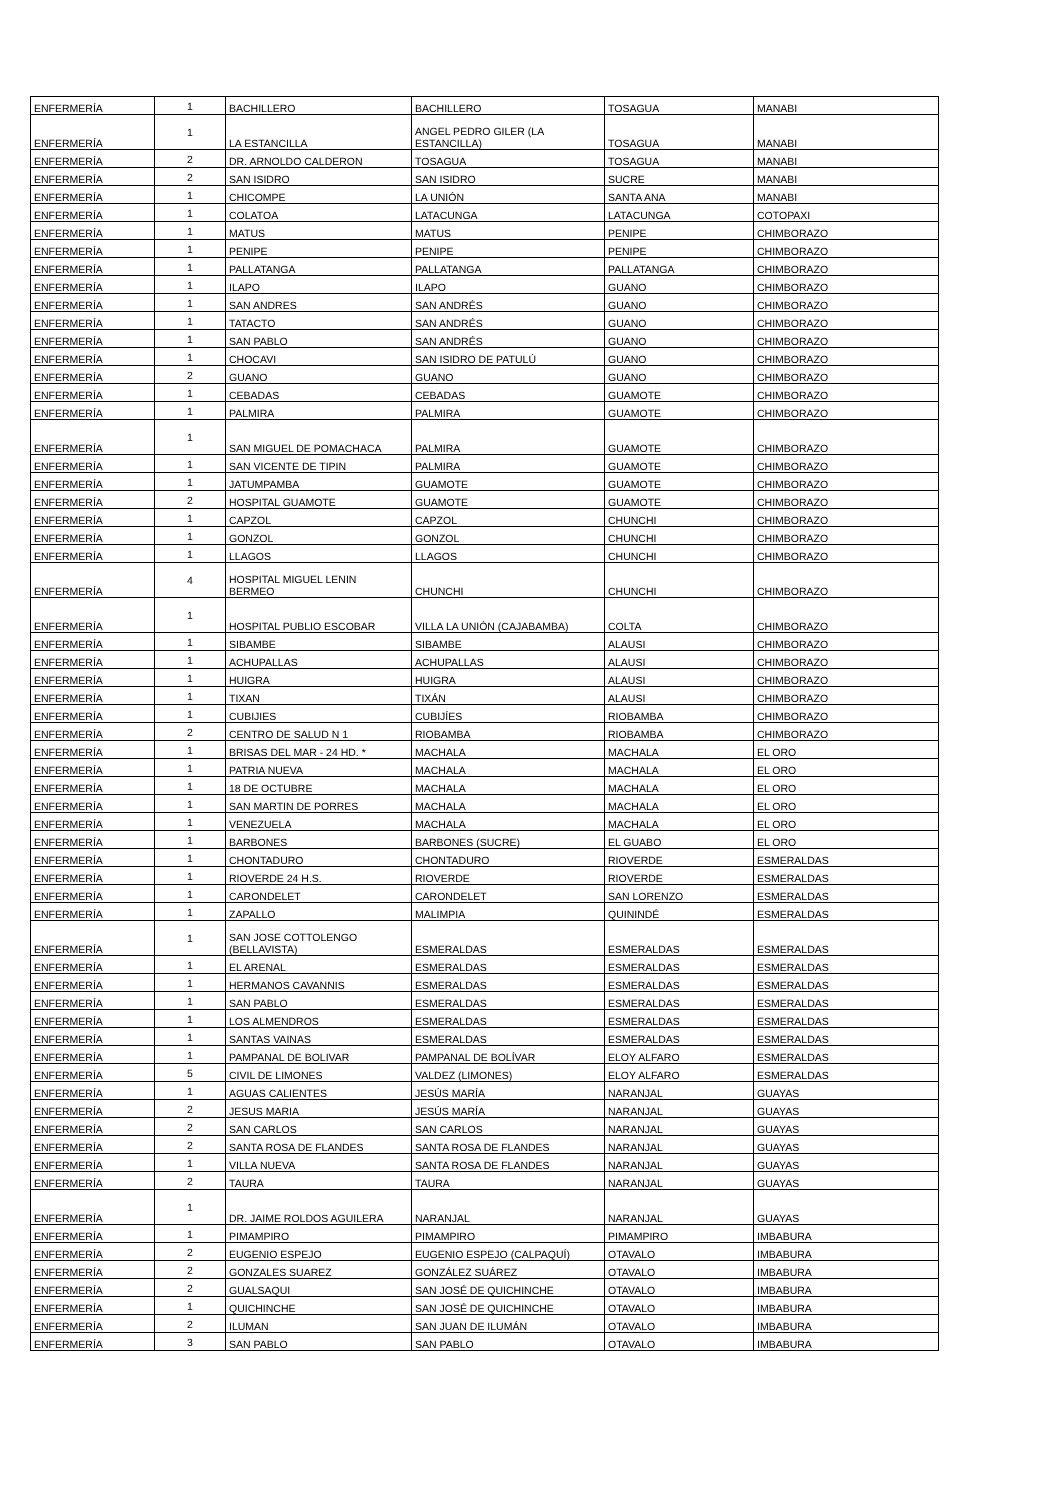| ENFERMERÍA | 1 | BACHILLERO | BACHILLERO | TOSAGUA | MANABI |
| ENFERMERÍA | 1 | LA ESTANCILLA | ANGEL PEDRO GILER (LA ESTANCILLA) | TOSAGUA | MANABI |
| ENFERMERÍA | 2 | DR. ARNOLDO CALDERON | TOSAGUA | TOSAGUA | MANABI |
| ENFERMERÍA | 2 | SAN ISIDRO | SAN ISIDRO | SUCRE | MANABI |
| ENFERMERÍA | 1 | CHICOMPE | LA UNIÓN | SANTA ANA | MANABI |
| ENFERMERÍA | 1 | COLATOA | LATACUNGA | LATACUNGA | COTOPAXI |
| ENFERMERÍA | 1 | MATUS | MATUS | PENIPE | CHIMBORAZO |
| ENFERMERÍA | 1 | PENIPE | PENIPE | PENIPE | CHIMBORAZO |
| ENFERMERÍA | 1 | PALLATANGA | PALLATANGA | PALLATANGA | CHIMBORAZO |
| ENFERMERÍA | 1 | ILAPO | ILAPO | GUANO | CHIMBORAZO |
| ENFERMERÍA | 1 | SAN ANDRES | SAN ANDRÉS | GUANO | CHIMBORAZO |
| ENFERMERÍA | 1 | TATACTO | SAN ANDRÉS | GUANO | CHIMBORAZO |
| ENFERMERÍA | 1 | SAN PABLO | SAN ANDRÉS | GUANO | CHIMBORAZO |
| ENFERMERÍA | 1 | CHOCAVI | SAN ISIDRO DE PATULÚ | GUANO | CHIMBORAZO |
| ENFERMERÍA | 2 | GUANO | GUANO | GUANO | CHIMBORAZO |
| ENFERMERÍA | 1 | CEBADAS | CEBADAS | GUAMOTE | CHIMBORAZO |
| ENFERMERÍA | 1 | PALMIRA | PALMIRA | GUAMOTE | CHIMBORAZO |
| ENFERMERÍA | 1 | SAN MIGUEL DE POMACHACA | PALMIRA | GUAMOTE | CHIMBORAZO |
| ENFERMERÍA | 1 | SAN VICENTE DE TIPIN | PALMIRA | GUAMOTE | CHIMBORAZO |
| ENFERMERÍA | 1 | JATUMPAMBA | GUAMOTE | GUAMOTE | CHIMBORAZO |
| ENFERMERÍA | 2 | HOSPITAL GUAMOTE | GUAMOTE | GUAMOTE | CHIMBORAZO |
| ENFERMERÍA | 1 | CAPZOL | CAPZOL | CHUNCHI | CHIMBORAZO |
| ENFERMERÍA | 1 | GONZOL | GONZOL | CHUNCHI | CHIMBORAZO |
| ENFERMERÍA | 1 | LLAGOS | LLAGOS | CHUNCHI | CHIMBORAZO |
| ENFERMERÍA | 4 | HOSPITAL MIGUEL LENIN BERMEO | CHUNCHI | CHUNCHI | CHIMBORAZO |
| ENFERMERÍA | 1 | HOSPITAL PUBLIO ESCOBAR | VILLA LA UNIÓN (CAJABAMBA) | COLTA | CHIMBORAZO |
| ENFERMERÍA | 1 | SIBAMBE | SIBAMBE | ALAUSI | CHIMBORAZO |
| ENFERMERÍA | 1 | ACHUPALLAS | ACHUPALLAS | ALAUSI | CHIMBORAZO |
| ENFERMERÍA | 1 | HUIGRA | HUIGRA | ALAUSI | CHIMBORAZO |
| ENFERMERÍA | 1 | TIXAN | TIXÁN | ALAUSI | CHIMBORAZO |
| ENFERMERÍA | 1 | CUBIJIES | CUBIJÍES | RIOBAMBA | CHIMBORAZO |
| ENFERMERÍA | 2 | CENTRO DE SALUD N 1 | RIOBAMBA | RIOBAMBA | CHIMBORAZO |
| ENFERMERÍA | 1 | BRISAS DEL MAR - 24 HD. * | MACHALA | MACHALA | EL ORO |
| ENFERMERÍA | 1 | PATRIA NUEVA | MACHALA | MACHALA | EL ORO |
| ENFERMERÍA | 1 | 18 DE OCTUBRE | MACHALA | MACHALA | EL ORO |
| ENFERMERÍA | 1 | SAN MARTIN DE PORRES | MACHALA | MACHALA | EL ORO |
| ENFERMERÍA | 1 | VENEZUELA | MACHALA | MACHALA | EL ORO |
| ENFERMERÍA | 1 | BARBONES | BARBONES (SUCRE) | EL GUABO | EL ORO |
| ENFERMERÍA | 1 | CHONTADURO | CHONTADURO | RIOVERDE | ESMERALDAS |
| ENFERMERÍA | 1 | RIOVERDE 24 H.S. | RIOVERDE | RIOVERDE | ESMERALDAS |
| ENFERMERÍA | 1 | CARONDELET | CARONDELET | SAN LORENZO | ESMERALDAS |
| ENFERMERÍA | 1 | ZAPALLO | MALIMPIA | QUININDÉ | ESMERALDAS |
| ENFERMERÍA | 1 | SAN JOSE COTTOLENGO (BELLAVISTA) | ESMERALDAS | ESMERALDAS | ESMERALDAS |
| ENFERMERÍA | 1 | EL ARENAL | ESMERALDAS | ESMERALDAS | ESMERALDAS |
| ENFERMERÍA | 1 | HERMANOS CAVANNIS | ESMERALDAS | ESMERALDAS | ESMERALDAS |
| ENFERMERÍA | 1 | SAN PABLO | ESMERALDAS | ESMERALDAS | ESMERALDAS |
| ENFERMERÍA | 1 | LOS ALMENDROS | ESMERALDAS | ESMERALDAS | ESMERALDAS |
| ENFERMERÍA | 1 | SANTAS VAINAS | ESMERALDAS | ESMERALDAS | ESMERALDAS |
| ENFERMERÍA | 1 | PAMPANAL DE BOLIVAR | PAMPANAL DE BOLÍVAR | ELOY ALFARO | ESMERALDAS |
| ENFERMERÍA | 5 | CIVIL DE LIMONES | VALDEZ (LIMONES) | ELOY ALFARO | ESMERALDAS |
| ENFERMERÍA | 1 | AGUAS CALIENTES | JESÚS MARÍA | NARANJAL | GUAYAS |
| ENFERMERÍA | 2 | JESUS MARIA | JESÚS MARÍA | NARANJAL | GUAYAS |
| ENFERMERÍA | 2 | SAN CARLOS | SAN CARLOS | NARANJAL | GUAYAS |
| ENFERMERÍA | 2 | SANTA ROSA DE FLANDES | SANTA ROSA DE FLANDES | NARANJAL | GUAYAS |
| ENFERMERÍA | 1 | VILLA NUEVA | SANTA ROSA DE FLANDES | NARANJAL | GUAYAS |
| ENFERMERÍA | 2 | TAURA | TAURA | NARANJAL | GUAYAS |
| ENFERMERÍA | 1 | DR. JAIME ROLDOS AGUILERA | NARANJAL | NARANJAL | GUAYAS |
| ENFERMERÍA | 1 | PIMAMPIRO | PIMAMPIRO | PIMAMPIRO | IMBABURA |
| ENFERMERÍA | 2 | EUGENIO ESPEJO | EUGENIO ESPEJO (CALPAQUÍ) | OTAVALO | IMBABURA |
| ENFERMERÍA | 2 | GONZALES SUAREZ | GONZÁLEZ SUÁREZ | OTAVALO | IMBABURA |
| ENFERMERÍA | 2 | GUALSAQUI | SAN JOSÉ DE QUICHINCHE | OTAVALO | IMBABURA |
| ENFERMERÍA | 1 | QUICHINCHE | SAN JOSÉ DE QUICHINCHE | OTAVALO | IMBABURA |
| ENFERMERÍA | 2 | ILUMAN | SAN JUAN DE ILUMÁN | OTAVALO | IMBABURA |
| ENFERMERÍA | 3 | SAN PABLO | SAN PABLO | OTAVALO | IMBABURA |